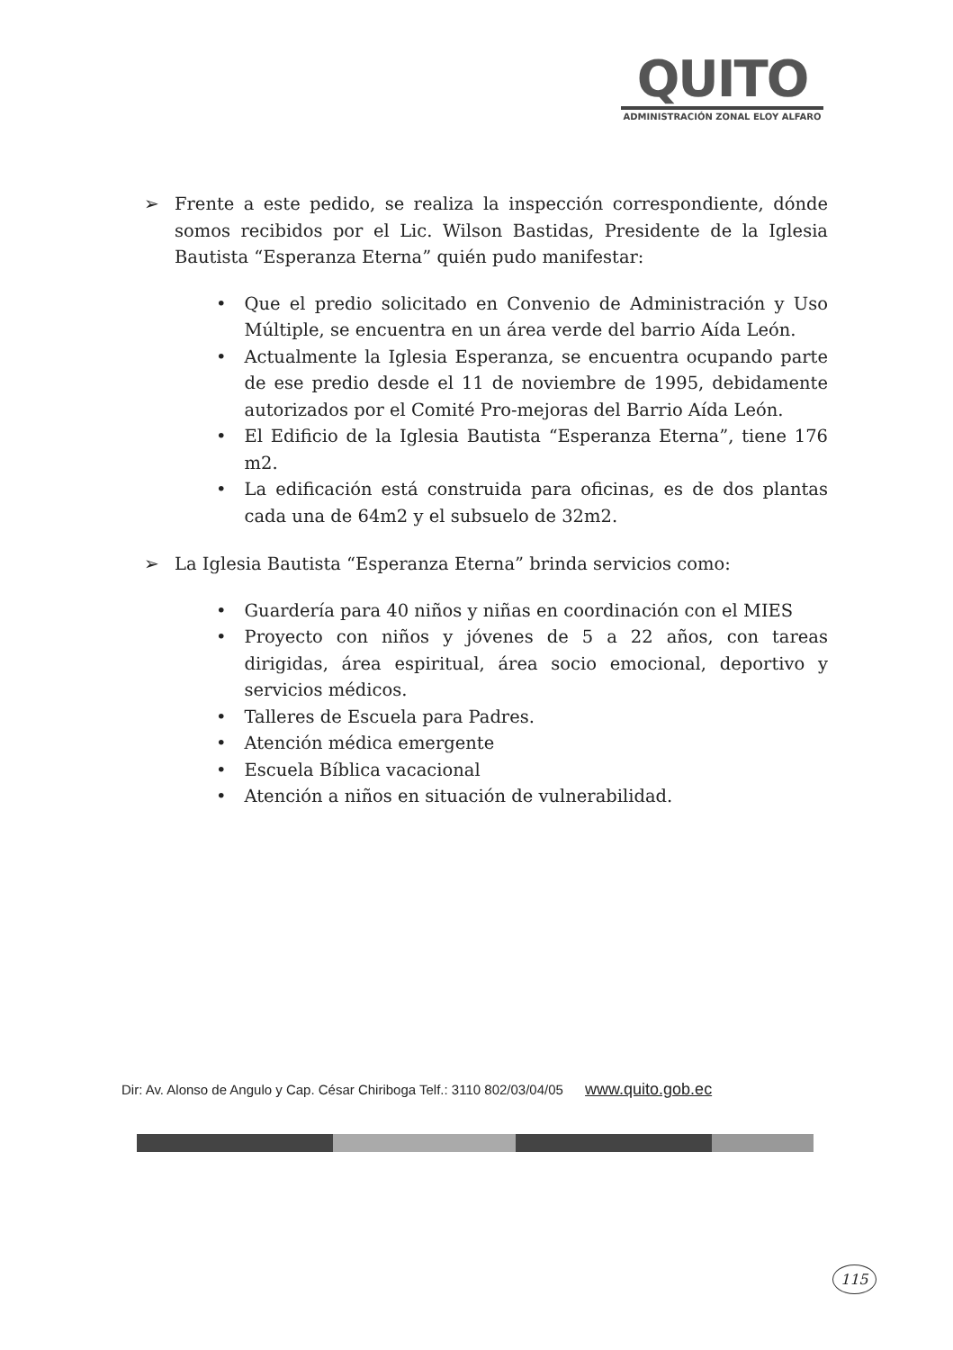QUITO
ADMINISTRACIÓN ZONAL ELOY ALFARO
➢ Frente a este pedido, se realiza la inspección correspondiente, dónde somos recibidos por el Lic. Wilson Bastidas, Presidente de la Iglesia Bautista “Esperanza Eterna” quién pudo manifestar:
• Que el predio solicitado en Convenio de Administración y Uso Múltiple, se encuentra en un área verde del barrio Aída León.
• Actualmente la Iglesia Esperanza, se encuentra ocupando parte de ese predio desde el 11 de noviembre de 1995, debidamente autorizados por el Comité Pro-mejoras del Barrio Aída León.
• El Edificio de la Iglesia Bautista “Esperanza Eterna”, tiene 176 m2.
• La edificación está construida para oficinas, es de dos plantas cada una de 64m2 y el subsuelo de 32m2.
➢ La Iglesia Bautista “Esperanza Eterna” brinda servicios como:
• Guardería para 40 niños y niñas en coordinación con el MIES
• Proyecto con niños y jóvenes de 5 a 22 años, con tareas dirigidas, área espiritual, área socio emocional, deportivo y servicios médicos.
• Talleres de Escuela para Padres.
• Atención médica emergente
• Escuela Bíblica vacacional
• Atención a niños en situación de vulnerabilidad.
Dir: Av. Alonso de Angulo y Cap. César Chiriboga Telf.: 3110 802/03/04/05 www.quito.gob.ec
115